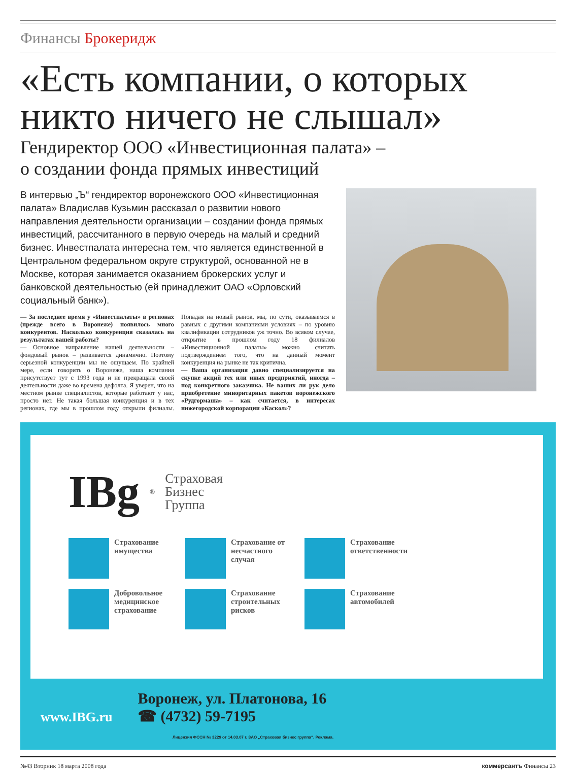Финансы Брокеридж
«Есть компании, о которых никто ничего не слышал»
Гендиректор ООО «Инвестиционная палата» –
о создании фонда прямых инвестиций
В интервью „Ъ“ гендиректор воронежского ООО «Инвестиционная палата» Владислав Кузьмин рассказал о развитии нового направления деятельности организации – создании фонда прямых инвестиций, рассчитанного в первую очередь на малый и средний бизнес. Инвестпалата интересна тем, что является единственной в Центральном федеральном округе структурой, основанной не в Москве, которая занимается оказанием брокерских услуг и банковской деятельностью (ей принадлежит ОАО «Орловский социальный банк»).
— За последнее время у «Инвестпалаты» в регионах (прежде всего в Воронеже) появилось много конкурентов. Насколько конкуренция сказалась на результатах вашей работы?
— Основное направление нашей деятельности – фондовый рынок – развивается динамично. Поэтому серьезной конкуренции мы не ощущаем. По крайней мере, если говорить о Воронеже, наша компания присутствует тут с 1993 года и не прекращала своей деятельности даже во времена дефолта. Я уверен, что на местном рынке специалистов, которые работают у нас, просто нет. Не такая большая конкуренция и в тех регионах, где мы в прошлом году открыли филиалы. Попадая на новый рынок, мы, по сути, оказываемся в равных с другими компаниями условиях – по уровню квалификации сотрудников уж точно. Во всяком случае, открытие в прошлом году 18 филиалов «Инвестиционной палаты» можно считать подтверждением того, что на данный момент конкуренция на рынке не так критична.
— Ваша организация давно специализируется на скупке акций тех или иных предприятий, иногда – под конкретного заказчика. Не ваших ли рук дело приобретение миноритарных пакетов воронежского «Рудгормаша» – как считается, в интересах нижегородской корпорации «Каскол»?
IBg<sup>®</sup> Страховая
Бизнес
Группа
Страхование имущества
Страхование от несчастного случая
Страхование ответственности
Добровольное медицинское страхование
Страхование строительных рисков
Страхование автомобилей
www.IBG.ru Воронеж, ул. Платонова, 16
☎ (4732) 59-7195
Лицензия ФССН № 3229 от 14.03.07 г. ЗАО „Страховая бизнес группа“. Реклама.
№43 Вторник 18 марта 2008 года коммерсантъ Финансы 23